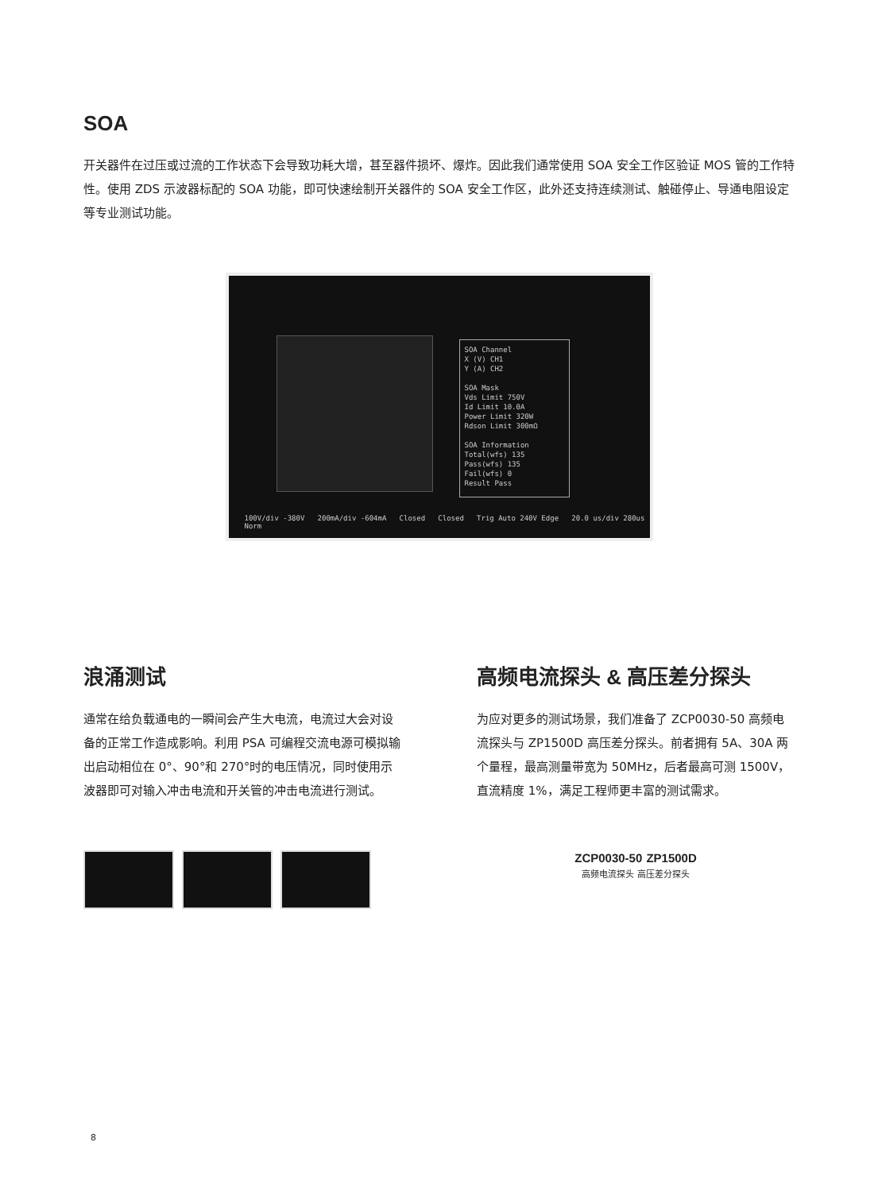SOA
开关器件在过压或过流的工作状态下会导致功耗大增，甚至器件损坏、爆炸。因此我们通常使用 SOA 安全工作区验证 MOS 管的工作特性。使用 ZDS 示波器标配的 SOA 功能，即可快速绘制开关器件的 SOA 安全工作区，此外还支持连续测试、触碰停止、导通电阻设定等专业测试功能。
SOA Channel
X (V) CH1
Y (A) CH2
SOA Mask
Vds Limit 750V
Id Limit 10.0A
Power Limit 320W
Rdson Limit 300mΩ
SOA Information
Total(wfs) 135
Pass(wfs) 135
Fail(wfs) 0
Result Pass
100V/div -380V 200mA/div -604mA Closed Closed Trig Auto 240V Edge 20.0 us/div 280us Norm
浪涌测试
通常在给负载通电的一瞬间会产生大电流，电流过大会对设备的正常工作造成影响。利用 PSA 可编程交流电源可模拟输出启动相位在 0°、90°和 270°时的电压情况，同时使用示波器即可对输入冲击电流和开关管的冲击电流进行测试。
高频电流探头 & 高压差分探头
为应对更多的测试场景，我们准备了 ZCP0030-50 高频电流探头与 ZP1500D 高压差分探头。前者拥有 5A、30A 两个量程，最高测量带宽为 50MHz，后者最高可测 1500V，直流精度 1%，满足工程师更丰富的测试需求。
ZCP0030-50 ZP1500D
高频电流探头 高压差分探头
8